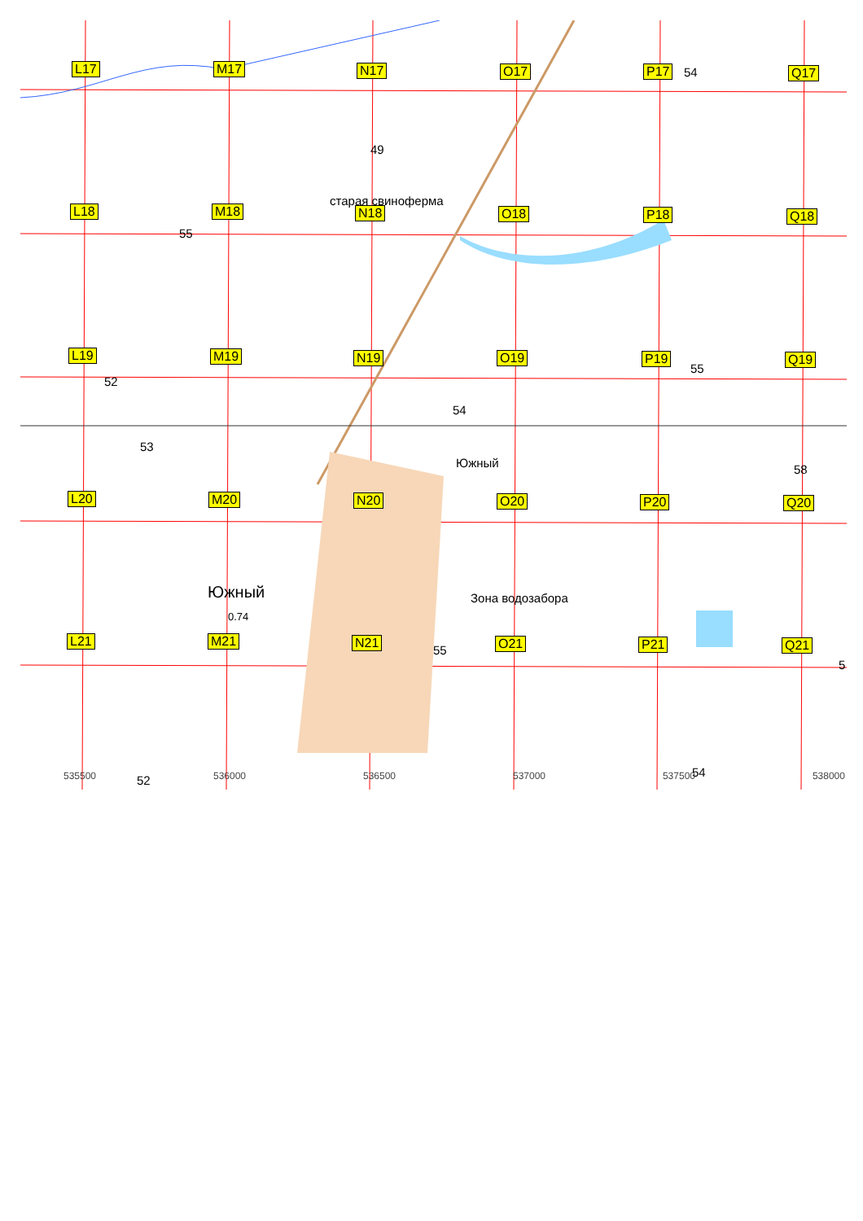старая свиноферма
Южный
Южный
0.74
Зона водозабора
49
55
53
54
54
55
58
55
54
52
52
5
L17 M17 N17 O17 P17 Q17
L18 M18 N18 O18 P18 Q18
L19 M19 N19 O19 P19 Q19
L20 M20 N20 O20 P20 Q20
L21 M21 N21 O21 P21 Q21
535500 536000 536500 537000 537500 538000